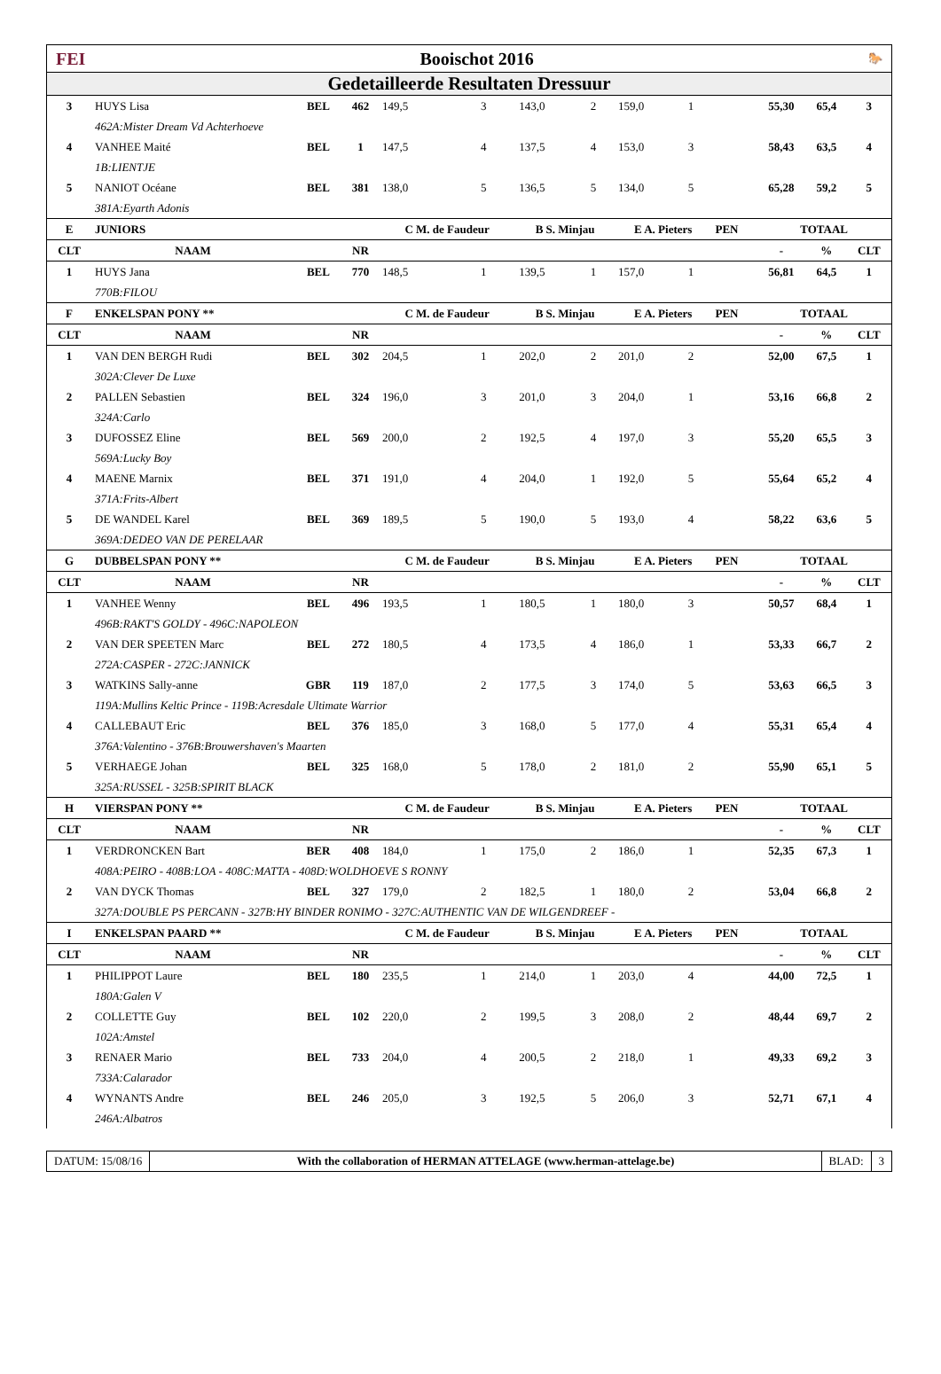FEI Booischot 2016 🐎
Gedetailleerde Resultaten Dressuur
| 3 | HUYS Lisa | BEL | 462 | 149,5 | 3 | 143,0 | 2 | 159,0 | 1 | | 55,30 | 65,4 | 3 |
| | 462A:Mister Dream Vd Achterhoeve | | | | | | | | | | | | |
| 4 | VANHEE Maité | BEL | 1 | 147,5 | 4 | 137,5 | 4 | 153,0 | 3 | | 58,43 | 63,5 | 4 |
| | 1B:LIENTJE | | | | | | | | | | | | |
| 5 | NANIOT Océane | BEL | 381 | 138,0 | 5 | 136,5 | 5 | 134,0 | 5 | | 65,28 | 59,2 | 5 |
| | 381A:Eyarth Adonis | | | | | | | | | | | | |
| E | JUNIORS | | | C M. de Faudeur | | B S. Minjau | | E A. Pieters | | PEN | TOTAAL | | |
| CLT | NAAM | | NR | | | | | | | | - | % | CLT |
| 1 | HUYS Jana | BEL | 770 | 148,5 | 1 | 139,5 | 1 | 157,0 | 1 | | 56,81 | 64,5 | 1 |
| | 770B:FILOU | | | | | | | | | | | | |
| F | ENKELSPAN PONY ** | | | C M. de Faudeur | | B S. Minjau | | E A. Pieters | | PEN | TOTAAL | | |
| CLT | NAAM | | NR | | | | | | | | - | % | CLT |
| 1 | VAN DEN BERGH Rudi | BEL | 302 | 204,5 | 1 | 202,0 | 2 | 201,0 | 2 | | 52,00 | 67,5 | 1 |
| | 302A:Clever De Luxe | | | | | | | | | | | | |
| 2 | PALLEN Sebastien | BEL | 324 | 196,0 | 3 | 201,0 | 3 | 204,0 | 1 | | 53,16 | 66,8 | 2 |
| | 324A:Carlo | | | | | | | | | | | | |
| 3 | DUFOSSEZ Eline | BEL | 569 | 200,0 | 2 | 192,5 | 4 | 197,0 | 3 | | 55,20 | 65,5 | 3 |
| | 569A:Lucky Boy | | | | | | | | | | | | |
| 4 | MAENE Marnix | BEL | 371 | 191,0 | 4 | 204,0 | 1 | 192,0 | 5 | | 55,64 | 65,2 | 4 |
| | 371A:Frits-Albert | | | | | | | | | | | | |
| 5 | DE WANDEL Karel | BEL | 369 | 189,5 | 5 | 190,0 | 5 | 193,0 | 4 | | 58,22 | 63,6 | 5 |
| | 369A:DEDEO VAN DE PERELAAR | | | | | | | | | | | | |
| G | DUBBELSPAN PONY ** | | | C M. de Faudeur | | B S. Minjau | | E A. Pieters | | PEN | TOTAAL | | |
| CLT | NAAM | | NR | | | | | | | | - | % | CLT |
| 1 | VANHEE Wenny | BEL | 496 | 193,5 | 1 | 180,5 | 1 | 180,0 | 3 | | 50,57 | 68,4 | 1 |
| | 496B:RAKT'S GOLDY - 496C:NAPOLEON | | | | | | | | | | | | |
| 2 | VAN DER SPEETEN Marc | BEL | 272 | 180,5 | 4 | 173,5 | 4 | 186,0 | 1 | | 53,33 | 66,7 | 2 |
| | 272A:CASPER - 272C:JANNICK | | | | | | | | | | | | |
| 3 | WATKINS Sally-anne | GBR | 119 | 187,0 | 2 | 177,5 | 3 | 174,0 | 5 | | 53,63 | 66,5 | 3 |
| | 119A:Mullins Keltic Prince - 119B:Acresdale Ultimate Warrior | | | | | | | | | | | | |
| 4 | CALLEBAUT Eric | BEL | 376 | 185,0 | 3 | 168,0 | 5 | 177,0 | 4 | | 55,31 | 65,4 | 4 |
| | 376A:Valentino - 376B:Brouwershaven's Maarten | | | | | | | | | | | | |
| 5 | VERHAEGE Johan | BEL | 325 | 168,0 | 5 | 178,0 | 2 | 181,0 | 2 | | 55,90 | 65,1 | 5 |
| | 325A:RUSSEL - 325B:SPIRIT BLACK | | | | | | | | | | | | |
| H | VIERSPAN PONY ** | | | C M. de Faudeur | | B S. Minjau | | E A. Pieters | | PEN | TOTAAL | | |
| CLT | NAAM | | NR | | | | | | | | - | % | CLT |
| 1 | VERDRONCKEN Bart | BER | 408 | 184,0 | 1 | 175,0 | 2 | 186,0 | 1 | | 52,35 | 67,3 | 1 |
| | 408A:PEIRO - 408B:LOA - 408C:MATTA - 408D:WOLDHOEVE S RONNY | | | | | | | | | | | | |
| 2 | VAN DYCK Thomas | BEL | 327 | 179,0 | 2 | 182,5 | 1 | 180,0 | 2 | | 53,04 | 66,8 | 2 |
| | 327A:DOUBLE PS PERCANN - 327B:HY BINDER RONIMO - 327C:AUTHENTIC VAN DE WILGENDREEF - | | | | | | | | | | | | |
| I | ENKELSPAN PAARD ** | | | C M. de Faudeur | | B S. Minjau | | E A. Pieters | | PEN | TOTAAL | | |
| CLT | NAAM | | NR | | | | | | | | - | % | CLT |
| 1 | PHILIPPOT Laure | BEL | 180 | 235,5 | 1 | 214,0 | 1 | 203,0 | 4 | | 44,00 | 72,5 | 1 |
| | 180A:Galen V | | | | | | | | | | | | |
| 2 | COLLETTE Guy | BEL | 102 | 220,0 | 2 | 199,5 | 3 | 208,0 | 2 | | 48,44 | 69,7 | 2 |
| | 102A:Amstel | | | | | | | | | | | | |
| 3 | RENAER Mario | BEL | 733 | 204,0 | 4 | 200,5 | 2 | 218,0 | 1 | | 49,33 | 69,2 | 3 |
| | 733A:Calarador | | | | | | | | | | | | |
| 4 | WYNANTS Andre | BEL | 246 | 205,0 | 3 | 192,5 | 5 | 206,0 | 3 | | 52,71 | 67,1 | 4 |
| | 246A:Albatros | | | | | | | | | | | | |
DATUM: 15/08/16 With the collaboration of HERMAN ATTELAGE (www.herman-attelage.be)
BLAD: 3